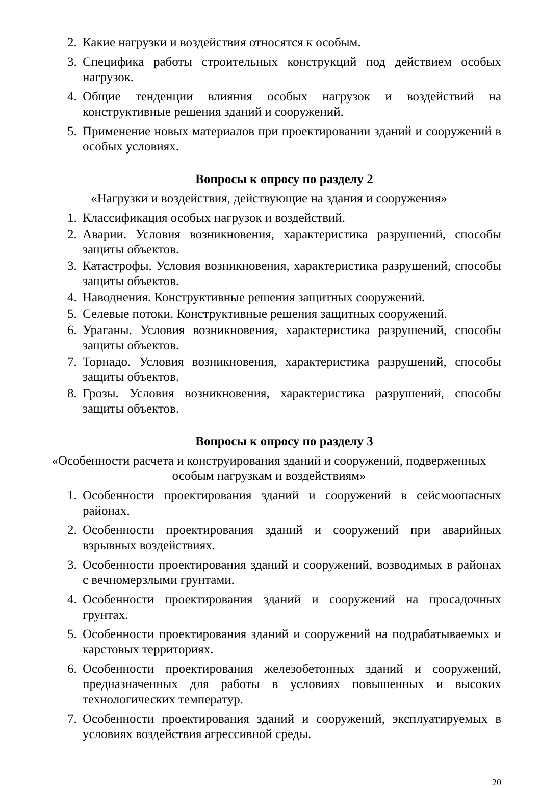2. Какие нагрузки и воздействия относятся к особым.
3. Специфика работы строительных конструкций под действием особых нагрузок.
4. Общие тенденции влияния особых нагрузок и воздействий на конструктивные решения зданий и сооружений.
5. Применение новых материалов при проектировании зданий и сооружений в особых условиях.
Вопросы к опросу по разделу 2
«Нагрузки и воздействия, действующие на здания и сооружения»
1. Классификация особых нагрузок и воздействий.
2. Аварии. Условия возникновения, характеристика разрушений, способы защиты объектов.
3. Катастрофы. Условия возникновения, характеристика разрушений, способы защиты объектов.
4. Наводнения. Конструктивные решения защитных сооружений.
5. Селевые потоки. Конструктивные решения защитных сооружений.
6. Ураганы. Условия возникновения, характеристика разрушений, способы защиты объектов.
7. Торнадо. Условия возникновения, характеристика разрушений, способы защиты объектов.
8. Грозы. Условия возникновения, характеристика разрушений, способы защиты объектов.
Вопросы к опросу по разделу 3
«Особенности расчета и конструирования зданий и сооружений, подверженных особым нагрузкам и воздействиям»
1. Особенности проектирования зданий и сооружений в сейсмоопасных районах.
2. Особенности проектирования зданий и сооружений при аварийных взрывных воздействиях.
3. Особенности проектирования зданий и сооружений, возводимых в районах с вечномерзлыми грунтами.
4. Особенности проектирования зданий и сооружений на просадочных грунтах.
5. Особенности проектирования зданий и сооружений на подрабатываемых и карстовых территориях.
6. Особенности проектирования железобетонных зданий и сооружений, предназначенных для работы в условиях повышенных и высоких технологических температур.
7. Особенности проектирования зданий и сооружений, эксплуатируемых в условиях воздействия агрессивной среды.
20